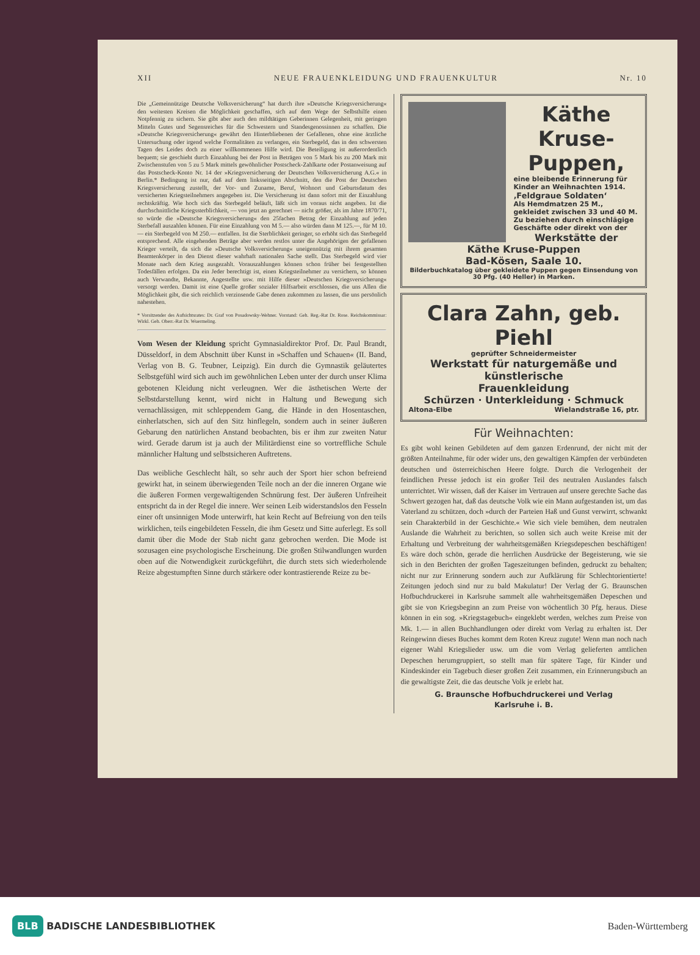XII NEUE FRAUENKLEIDUNG UND FRAUENKULTUR Nr. 10
Die „Gemeinnützige Deutsche Volksversicherung“ hat durch ihre »Deutsche Kriegsversicherung« den weitesten Kreisen die Möglichkeit geschaffen, sich auf dem Wege der Selbsthilfe einen Notpfennig zu sichern. Sie gibt aber auch den mildtätigen Geberinnen Gelegenheit, mit geringen Mitteln Gutes und Segensreiches für die Schwestern und Standesgenossinnen zu schaffen. Die »Deutsche Kriegsversicherung« gewährt den Hinterbliebenen der Gefallenen, ohne eine ärztliche Untersuchung oder irgend welche Formalitäten zu verlangen, ein Sterbegeld, das in den schwersten Tagen des Leides doch zu einer willkommenen Hilfe wird. Die Beteiligung ist außerordentlich bequem; sie geschieht durch Einzahlung bei der Post in Beträgen von 5 Mark bis zu 200 Mark mit Zwischenstufen von 5 zu 5 Mark mittels gewöhnlicher Postscheck-Zahlkarte oder Postanweisung auf das Postscheck-Konto Nr. 14 der »Kriegsversicherung der Deutschen Volksversicherung A.G.« in Berlin.* Bedingung ist nur, daß auf dem linksseitigen Abschnitt, den die Post der Deutschen Kriegsversicherung zustellt, der Vor- und Zuname, Beruf, Wohnort und Geburtsdatum des versicherten Kriegsteilnehmers angegeben ist. Die Versicherung ist dann sofort mit der Einzahlung rechtskräftig. Wie hoch sich das Sterbegeld beläuft, läßt sich im voraus nicht angeben. Ist die durchschnittliche Kriegssterblichkeit, — von jetzt an gerechnet — nicht größer, als im Jahre 1870/71, so würde die »Deutsche Kriegsversicherung« den 25fachen Betrag der Einzahlung auf jeden Sterbefall auszahlen können. Für eine Einzahlung von M 5.— also würden dann M 125.—, für M 10.— ein Sterbegeld von M 250.— entfallen. Ist die Sterblichkeit geringer, so erhöht sich das Sterbegeld entsprechend. Alle eingehenden Beträge aber werden restlos unter die Angehörigen der gefallenen Krieger verteilt, da sich die »Deutsche Volksversicherung« uneigennützig mit ihrem gesamten Beamtenkörper in den Dienst dieser wahrhaft nationalen Sache stellt. Das Sterbegeld wird vier Monate nach dem Krieg ausgezahlt. Vorauszahlungen können schon früher bei festgestellten Todesfällen erfolgen. Da ein Jeder berechtigt ist, einen Kriegsteilnehmer zu versichern, so können auch Verwandte, Bekannte, Angestellte usw. mit Hilfe dieser »Deutschen Kriegsversicherung« versorgt werden. Damit ist eine Quelle großer sozialer Hilfsarbeit erschlossen, die uns Allen die Möglichkeit gibt, die sich reichlich verzinsende Gabe denen zukommen zu lassen, die uns persönlich nahestehen.
* Vorsitzender des Aufsichtsrates: Dr. Graf von Posadowsky-Wehner. Vorstand: Geh. Reg.-Rat Dr. Rose. Reichskommissar: Wirkl. Geh. Oberr.-Rat Dr. Wuermeling.
Vom Wesen der Kleidung spricht Gymnasialdirektor Prof. Dr. Paul Brandt, Düsseldorf, in dem Abschnitt über Kunst in »Schaffen und Schauen« (II. Band, Verlag von B. G. Teubner, Leipzig). Ein durch die Gymnastik geläutertes Selbstgefühl wird sich auch im gewöhnlichen Leben unter der durch unser Klima gebotenen Kleidung nicht verleugnen. Wer die ästhetischen Werte der Selbstdarstellung kennt, wird nicht in Haltung und Bewegung sich vernachlässigen, mit schleppendem Gang, die Hände in den Hosentaschen, einherlatschen, sich auf den Sitz hinflegeln, sondern auch in seiner äußeren Gebarung den natürlichen Anstand beobachten, bis er ihm zur zweiten Natur wird. Gerade darum ist ja auch der Militärdienst eine so vortreffliche Schule männlicher Haltung und selbstsicheren Auftretens.
Das weibliche Geschlecht hält, so sehr auch der Sport hier schon befreiend gewirkt hat, in seinem überwiegenden Teile noch an der die inneren Organe wie die äußeren Formen vergewaltigenden Schnürung fest. Der äußeren Unfreiheit entspricht da in der Regel die innere. Wer seinen Leib widerstandslos den Fesseln einer oft unsinnigen Mode unterwirft, hat kein Recht auf Befreiung von den teils wirklichen, teils eingebildeten Fesseln, die ihm Gesetz und Sitte auferlegt. Es soll damit über die Mode der Stab nicht ganz gebrochen werden. Die Mode ist sozusagen eine psychologische Erscheinung. Die großen Stilwandlungen wurden oben auf die Notwendigkeit zurückgeführt, die durch stets sich wiederholende Reize abgestumpften Sinne durch stärkere oder kontrastierende Reize zu be-
Käthe Kruse-Puppen,
eine bleibende Erinnerung für Kinder an Weihnachten 1914.
‚Feldgraue Soldaten‘
Als Hemdmatzen 25 M., gekleidet zwischen 33 und 40 M. Zu beziehen durch einschlägige Geschäfte oder direkt von der
Werkstätte der
Käthe Kruse-Puppen
Bad-Kösen, Saale 10.
Bilderbuchkatalog über gekleidete Puppen gegen Einsendung von 30 Pfg. (40 Heller) in Marken.
Clara Zahn, geb. Piehl
geprüfter Schneidermeister
Werkstatt für naturgemäße und künstlerische
Frauenkleidung
Schürzen · Unterkleidung · Schmuck
Altona-Elbe Wielandstraße 16, ptr.
Für Weihnachten:
Es gibt wohl keinen Gebildeten auf dem ganzen Erdenrund, der nicht mit der größten Anteilnahme, für oder wider uns, den gewaltigen Kämpfen der verbündeten deutschen und österreichischen Heere folgte. Durch die Verlogenheit der feindlichen Presse jedoch ist ein großer Teil des neutralen Auslandes falsch unterrichtet. Wir wissen, daß der Kaiser im Vertrauen auf unsere gerechte Sache das Schwert gezogen hat, daß das deutsche Volk wie ein Mann aufgestanden ist, um das Vaterland zu schützen, doch »durch der Parteien Haß und Gunst verwirrt, schwankt sein Charakterbild in der Geschichte.« Wie sich viele bemühen, dem neutralen Auslande die Wahrheit zu berichten, so sollen sich auch weite Kreise mit der Erhaltung und Verbreitung der wahrheitsgemäßen Kriegsdepeschen beschäftigen! Es wäre doch schön, gerade die herrlichen Ausdrücke der Begeisterung, wie sie sich in den Berichten der großen Tageszeitungen befinden, gedruckt zu behalten; nicht nur zur Erinnerung sondern auch zur Aufklärung für Schlechtorientierte! Zeitungen jedoch sind nur zu bald Makulatur! Der Verlag der G. Braunschen Hofbuchdruckerei in Karlsruhe sammelt alle wahrheitsgemäßen Depeschen und gibt sie von Kriegsbeginn an zum Preise von wöchentlich 30 Pfg. heraus. Diese können in ein sog. »Kriegstagebuch« eingeklebt werden, welches zum Preise von Mk. 1.— in allen Buchhandlungen oder direkt vom Verlag zu erhalten ist. Der Reingewinn dieses Buches kommt dem Roten Kreuz zugute! Wenn man noch nach eigener Wahl Kriegslieder usw. um die vom Verlag gelieferten amtlichen Depeschen herumgruppiert, so stellt man für spätere Tage, für Kinder und Kindeskinder ein Tagebuch dieser großen Zeit zusammen, ein Erinnerungsbuch an die gewaltigste Zeit, die das deutsche Volk je erlebt hat.
G. Braunsche Hofbuchdruckerei und Verlag
Karlsruhe i. B.
BLB BADISCHE LANDESBIBLIOTHEK Baden-Württemberg